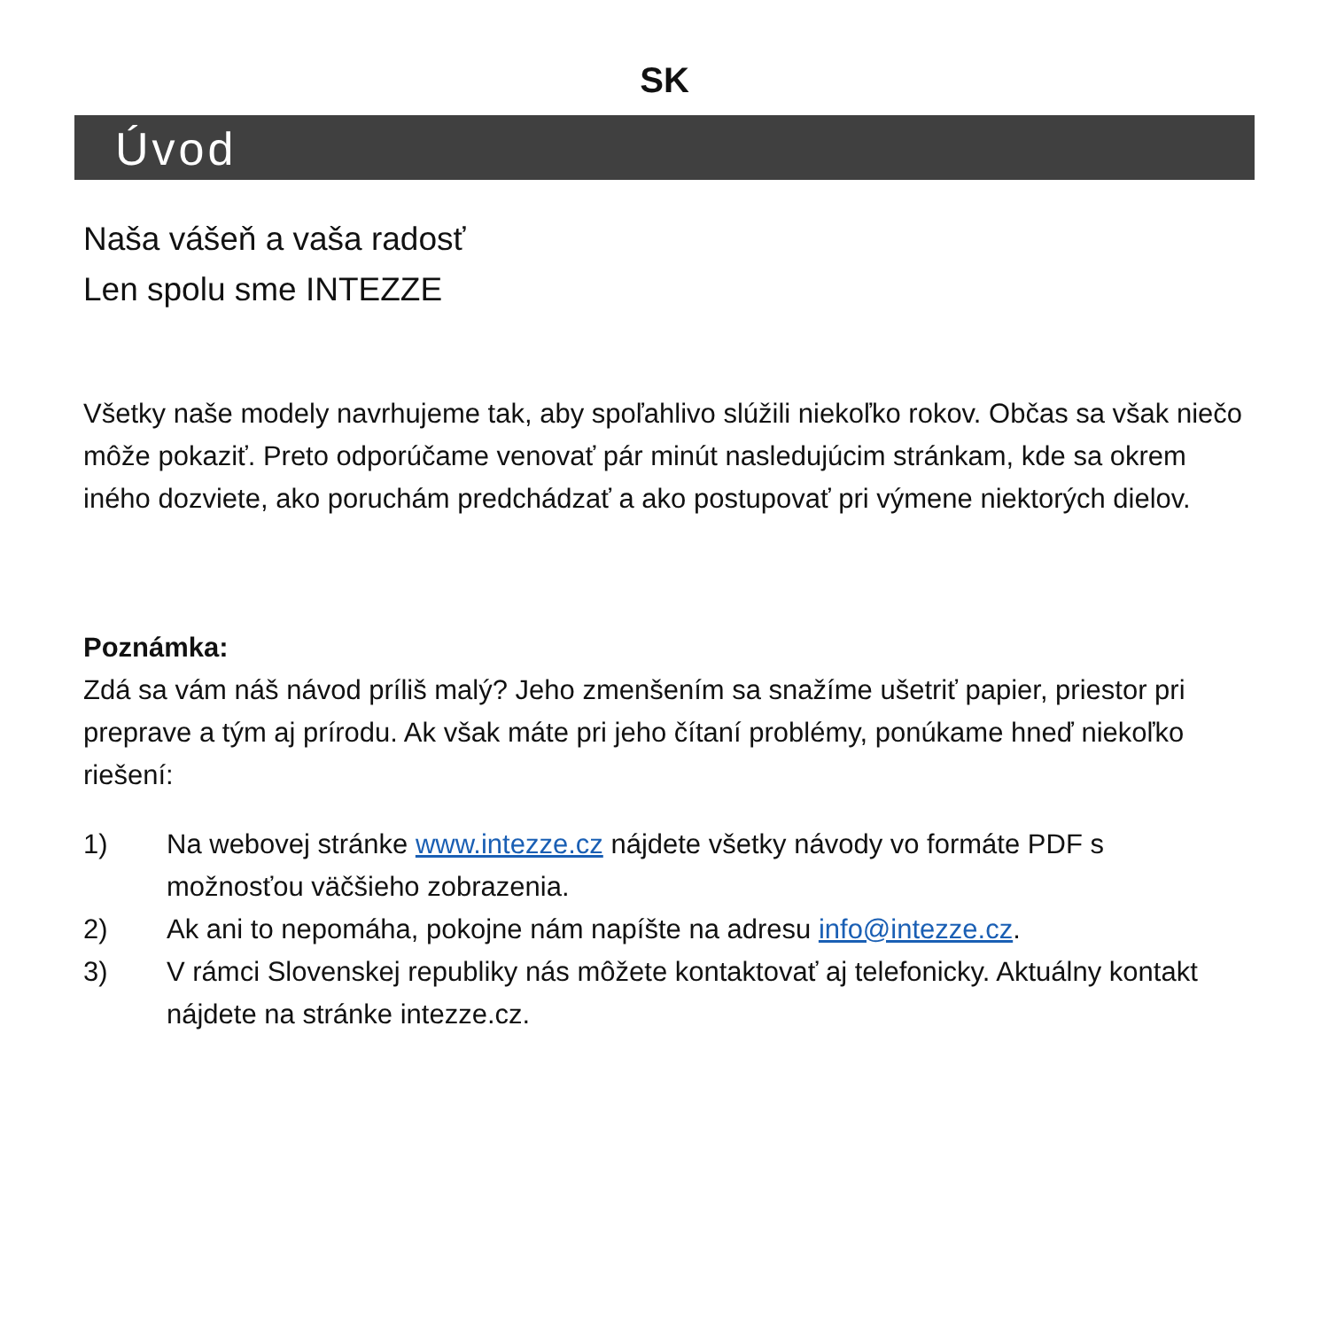SK
Úvod
Naša vášeň a vaša radosť
Len spolu sme INTEZZE
Všetky naše modely navrhujeme tak, aby spoľahlivo slúžili niekoľko rokov. Občas sa však niečo môže pokaziť. Preto odporúčame venovať pár minút nasledujúcim stránkam, kde sa okrem iného dozviete, ako poruchám predchádzať a ako postupovať pri výmene niektorých dielov.
Poznámka:
Zdá sa vám náš návod príliš malý? Jeho zmenšením sa snažíme ušetriť papier, priestor pri preprave a tým aj prírodu. Ak však máte pri jeho čítaní problémy, ponúkame hneď niekoľko riešení:
1) Na webovej stránke www.intezze.cz nájdete všetky návody vo formáte PDF s možnosťou väčšieho zobrazenia.
2) Ak ani to nepomáha, pokojne nám napíšte na adresu info@intezze.cz.
3) V rámci Slovenskej republiky nás môžete kontaktovať aj telefonicky. Aktuálny kontakt nájdete na stránke intezze.cz.